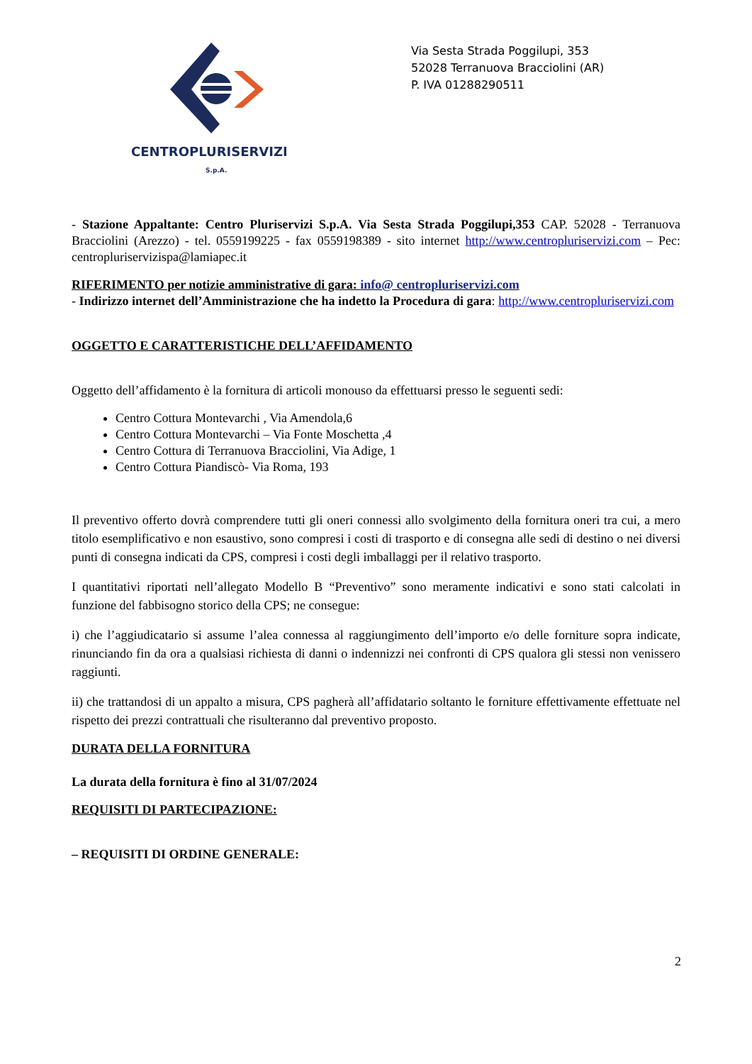CENTROPLURISERVIZI
S.p.A.
Via Sesta Strada Poggilupi, 353
52028 Terranuova Bracciolini (AR)
P. IVA 01288290511
- Stazione Appaltante: Centro Pluriservizi S.p.A. Via Sesta Strada Poggilupi,353 CAP. 52028 - Terranuova Bracciolini (Arezzo) - tel. 0559199225 - fax 0559198389 - sito internet http://www.centropluriservizi.com – Pec: centropluriservizispa@lamiapec.it
RIFERIMENTO per notizie amministrative di gara: info@ centropluriservizi.com
- Indirizzo internet dell’Amministrazione che ha indetto la Procedura di gara: http://www.centropluriservizi.com
OGGETTO E CARATTERISTICHE DELL’AFFIDAMENTO
Oggetto dell’affidamento è la fornitura di articoli monouso da effettuarsi presso le seguenti sedi:
Centro Cottura Montevarchi , Via Amendola,6
Centro Cottura Montevarchi – Via Fonte Moschetta ,4
Centro Cottura di Terranuova Bracciolini, Via Adige, 1
Centro Cottura Piandiscò- Via Roma, 193
Il preventivo offerto dovrà comprendere tutti gli oneri connessi allo svolgimento della fornitura oneri tra cui, a mero titolo esemplificativo e non esaustivo, sono compresi i costi di trasporto e di consegna alle sedi di destino o nei diversi punti di consegna indicati da CPS, compresi i costi degli imballaggi per il relativo trasporto.
I quantitativi riportati nell’allegato Modello B “Preventivo” sono meramente indicativi e sono stati calcolati in funzione del fabbisogno storico della CPS; ne consegue:
i) che l’aggiudicatario si assume l’alea connessa al raggiungimento dell’importo e/o delle forniture sopra indicate, rinunciando fin da ora a qualsiasi richiesta di danni o indennizzi nei confronti di CPS qualora gli stessi non venissero raggiunti.
ii) che trattandosi di un appalto a misura, CPS pagherà all’affidatario soltanto le forniture effettivamente effettuate nel rispetto dei prezzi contrattuali che risulteranno dal preventivo proposto.
DURATA DELLA FORNITURA
La durata della fornitura è fino al 31/07/2024
REQUISITI DI PARTECIPAZIONE:
– REQUISITI DI ORDINE GENERALE:
2